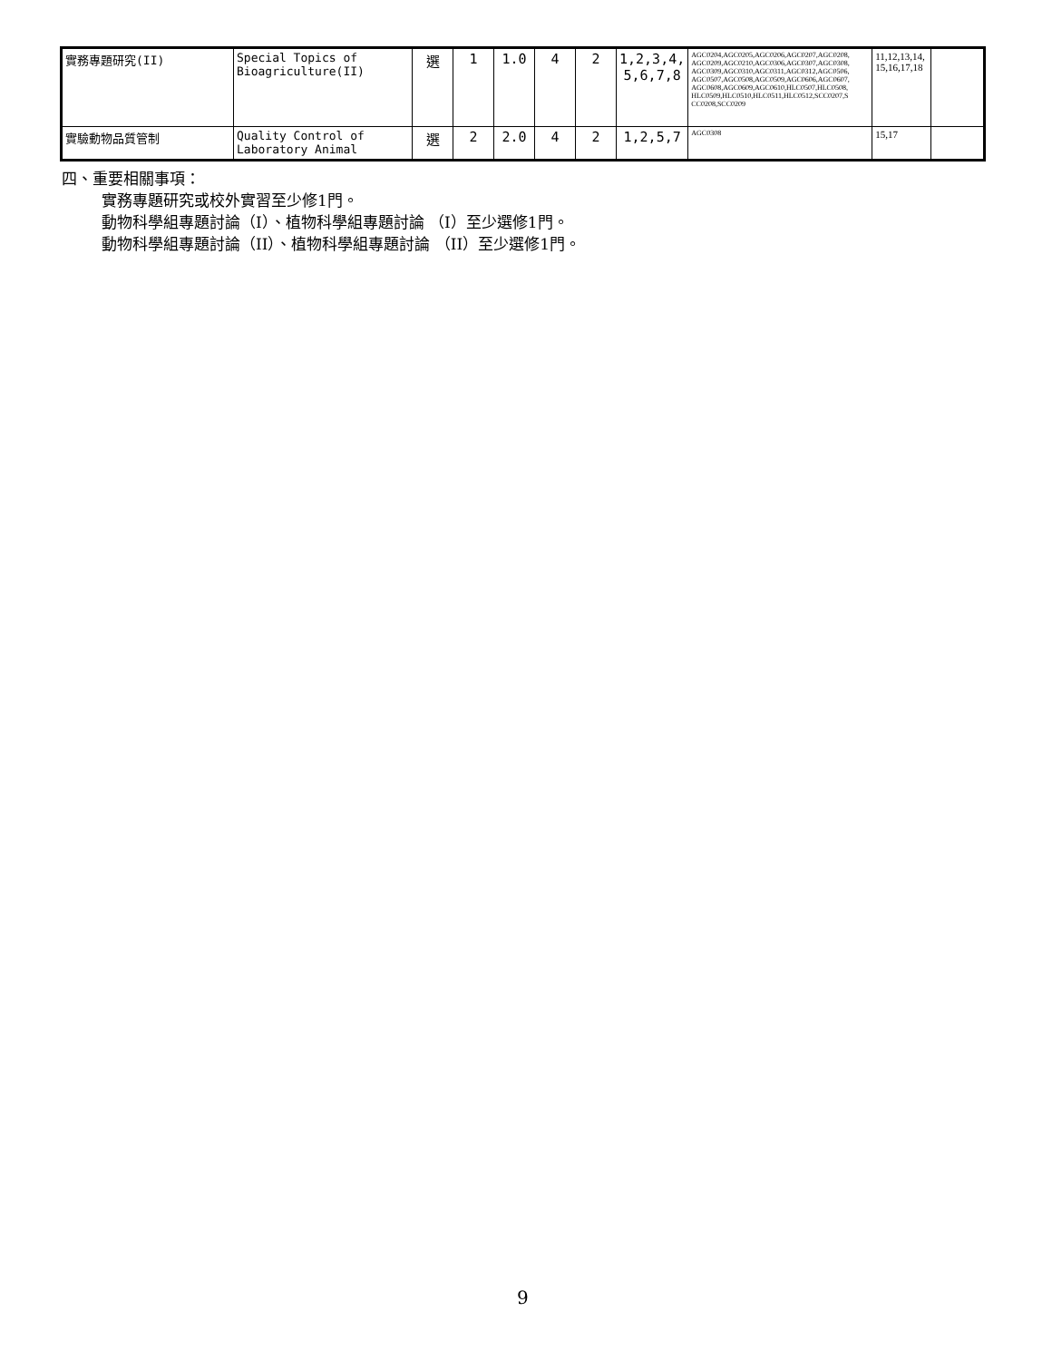| 實務專題研究(II) | Special Topics of Bioagriculture(II) | 選 | 1 | 1.0 | 4 | 2 | 1,2,3,4, 5,6,7,8 | AGC0204,AGC0205,AGC0206,AGC0207,AGC0208, AGC0209,AGC0210,AGC0306,AGC0307,AGC0308, AGC0309,AGC0310,AGC0311,AGC0312,AGC0506, AGC0507,AGC0508,AGC0509,AGC0606,AGC0607, AGC0608,AGC0609,AGC0610,HLC0507,HLC0508, HLC0509,HLC0510,HLC0511,HLC0512,SCC0207,S CC0208,SCC0209 | 11,12,13,14, 15,16,17,18 | |
| 實驗動物品質管制 | Quality Control of Laboratory Animal | 選 | 2 | 2.0 | 4 | 2 | 1,2,5,7 | AGC0308 | 15,17 | |
四、重要相關事項：
實務專題研究或校外實習至少修1門。
動物科學組專題討論（I）、植物科學組專題討論 （I）至少選修1門。
動物科學組專題討論（II）、植物科學組專題討論 （II）至少選修1門。
9